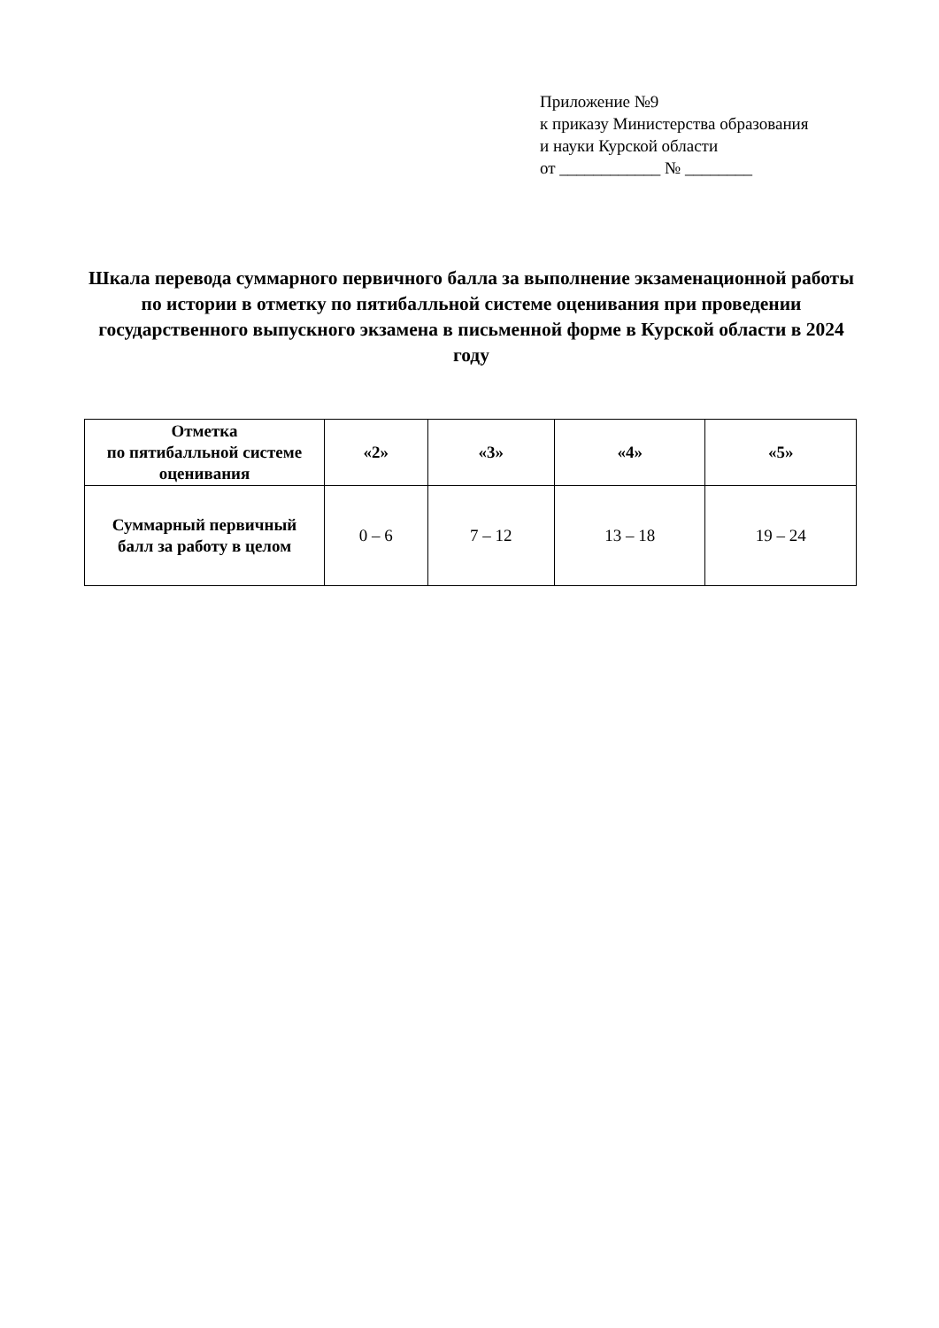Приложение №9
к приказу Министерства образования
и науки Курской области
от ____________ № ________
Шкала перевода суммарного первичного балла за выполнение экзаменационной работы по истории в отметку по пятибалльной системе оценивания при проведении государственного выпускного экзамена в письменной форме в Курской области в 2024 году
| Отметка по пятибалльной системе оценивания | «2» | «3» | «4» | «5» |
| Суммарный первичный балл за работу в целом | 0 – 6 | 7 – 12 | 13 – 18 | 19 – 24 |